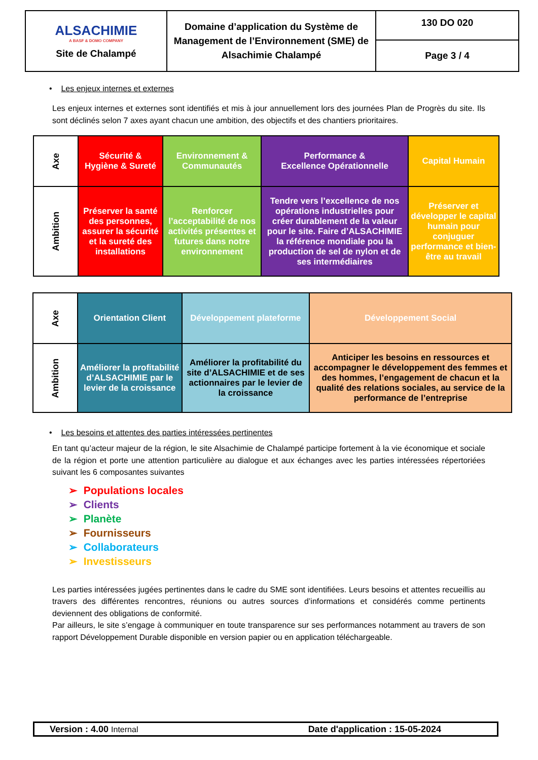| ALSACHIMIE A BASF & DOMO COMPANY Site de Chalampé | Domaine d’application du Système de Management de l’Environnement (SME) de Alsachimie Chalampé | 130 DO 020 Page 3 / 4 |
• Les enjeux internes et externes
Les enjeux internes et externes sont identifiés et mis à jour annuellement lors des journées Plan de Progrès du site. Ils sont déclinés selon 7 axes ayant chacun une ambition, des objectifs et des chantiers prioritaires.
| Axe | Sécurité & Hygiène & Sureté | Environnement & Communautés | Performance & Excellence Opérationnelle | Capital Humain |
| Ambition | Préserver la santé des personnes, assurer la sécurité et la sureté des installations | Renforcer l’acceptabilité de nos activités présentes et futures dans notre environnement | Tendre vers l’excellence de nos opérations industrielles pour créer durablement de la valeur pour le site. Faire d’ALSACHIMIE la référence mondiale pou la production de sel de nylon et de ses intermédiaires | Préserver et développer le capital humain pour conjuguer performance et bien-être au travail |
| Axe | Orientation Client | Développement plateforme | Développement Social |
| Ambition | Améliorer la profitabilité d’ALSACHIMIE par le levier de la croissance | Améliorer la profitabilité du site d’ALSACHIMIE et de ses actionnaires par le levier de la croissance | Anticiper les besoins en ressources et accompagner le développement des femmes et des hommes, l’engagement de chacun et la qualité des relations sociales, au service de la performance de l’entreprise |
• Les besoins et attentes des parties intéressées pertinentes
En tant qu’acteur majeur de la région, le site Alsachimie de Chalampé participe fortement à la vie économique et sociale de la région et porte une attention particulière au dialogue et aux échanges avec les parties intéressées répertoriées suivant les 6 composantes suivantes
➢ Populations locales
➢ Clients
➢ Planète
➢ Fournisseurs
➢ Collaborateurs
➢ Investisseurs
Les parties intéressées jugées pertinentes dans le cadre du SME sont identifiées. Leurs besoins et attentes recueillis au travers des différentes rencontres, réunions ou autres sources d’informations et considérés comme pertinents deviennent des obligations de conformité.
Par ailleurs, le site s’engage à communiquer en toute transparence sur ses performances notamment au travers de son rapport Développement Durable disponible en version papier ou en application téléchargeable.
Version : 4.00 Internal Date d'application : 15-05-2024